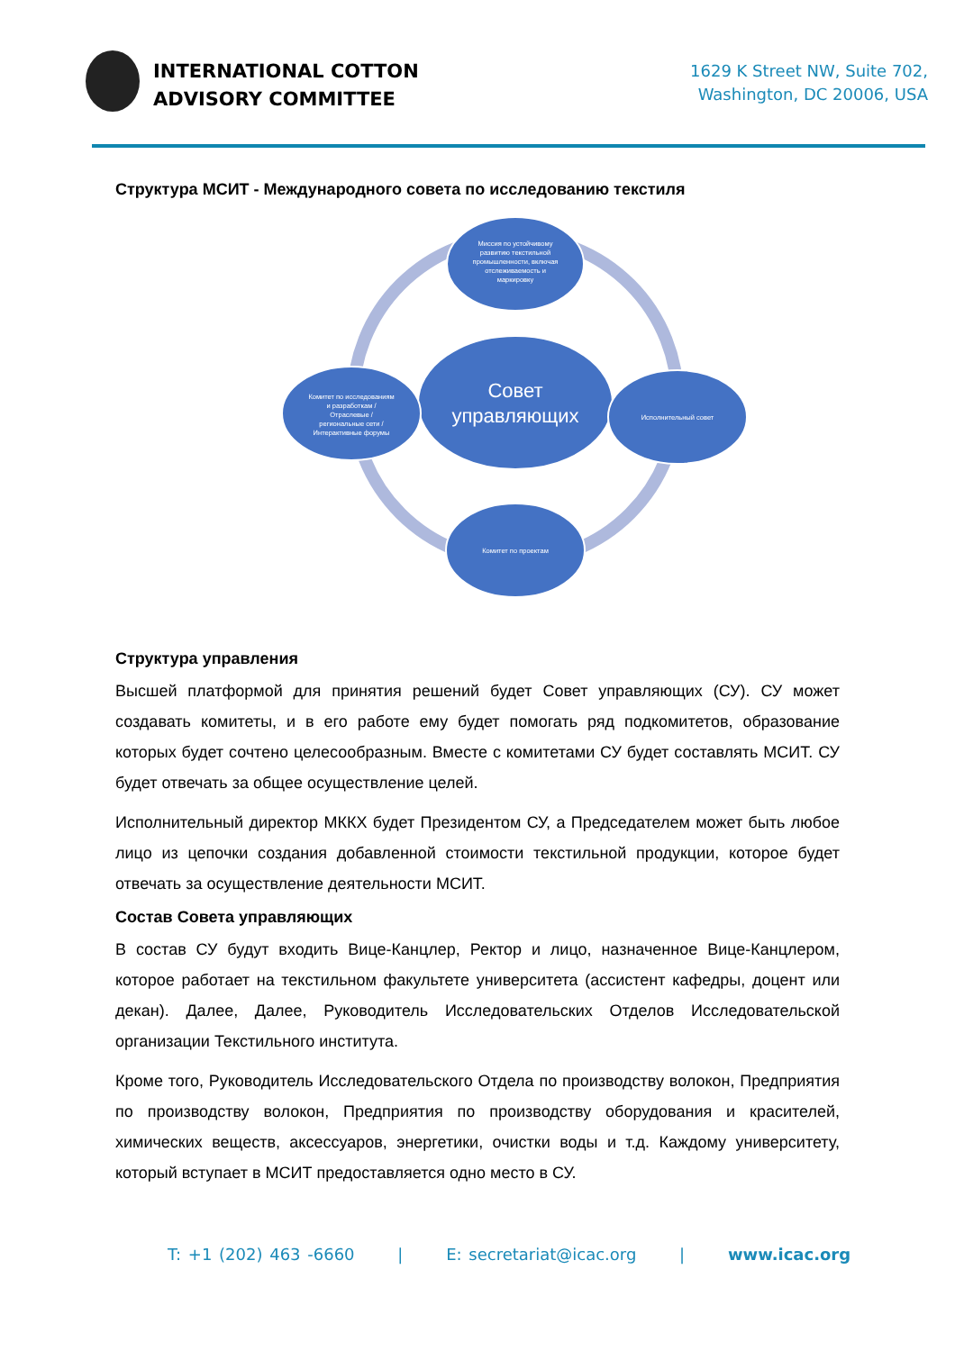INTERNATIONAL COTTON
ADVISORY COMMITTEE
1629 K Street NW, Suite 702,
Washington, DC 20006, USA
Структура МСИТ - Международного совета по исследованию текстиля
Миссия по устойчивому
развитию текстильной
промышленности, включая
отслеживаемость и
маркировку
Совет
управляющих
Исполнительный совет
Комитет по исследованиям
и разработкам /
Отраслевые /
региональные сети /
Интерактивные форумы
Комитет по проектам
Структура управления
Высшей платформой для принятия решений будет Совет управляющих (СУ). СУ может создавать комитеты, и в его работе ему будет помогать ряд подкомитетов, образование которых будет сочтено целесообразным. Вместе с комитетами СУ будет составлять МСИТ. СУ будет отвечать за общее осуществление целей.
Исполнительный директор МККХ будет Президентом СУ, а Председателем может быть любое лицо из цепочки создания добавленной стоимости текстильной продукции, которое будет отвечать за осуществление деятельности МСИТ.
Состав Совета управляющих
В состав СУ будут входить Вице-Канцлер, Ректор и лицо, назначенное Вице-Канцлером, которое работает на текстильном факультете университета (ассистент кафедры, доцент или декан). Далее, Далее, Руководитель Исследовательских Отделов Исследовательской организации Текстильного института.
Кроме того, Руководитель Исследовательского Отдела по производству волокон, Предприятия по производству волокон, Предприятия по производству оборудования и красителей, химических веществ, аксессуаров, энергетики, очистки воды и т.д. Каждому университету, который вступает в МСИТ предоставляется одно место в СУ.
T: +1 (202) 463 -6660 | E: secretariat@icac.org | www.icac.org